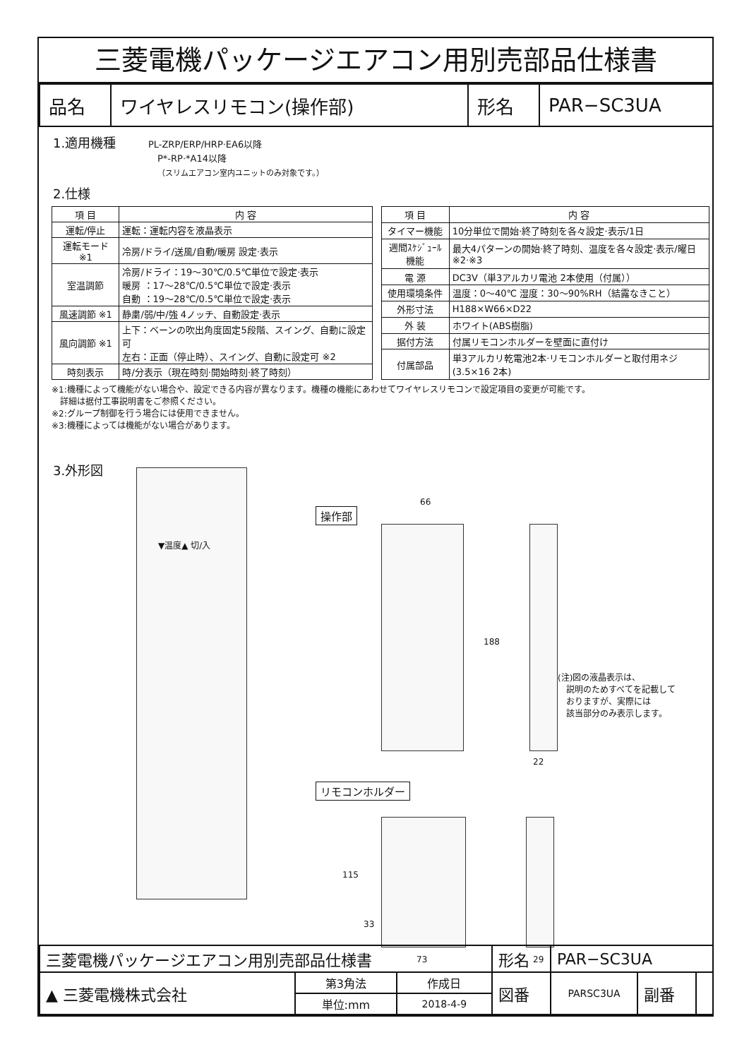三菱電機パッケージエアコン用別売部品仕様書
| 品名 | ワイヤレスリモコン(操作部) | 形名 | PAR−SC3UA |
1.適用機種 PL-ZRP/ERP/HRP·EA6以降
P*-RP·*A14以降
（スリムエアコン室内ユニットのみ対象です。）
2.仕様
| 項 目 | 内 容 |
| --- | --- |
| 運転/停止 | 運転：運転内容を液晶表示 |
| 運転モード ※1 | 冷房/ドライ/送風/自動/暖房 設定·表示 |
| 室温調節 | 冷房/ドライ：19～30℃/0.5℃単位で設定·表示 暖房 ：17～28℃/0.5℃単位で設定·表示 自動 ：19～28℃/0.5℃単位で設定·表示 |
| 風速調節 ※1 | 静粛/弱/中/強 4ノッチ、自動設定·表示 |
| 風向調節 ※1 | 上下：ベーンの吹出角度固定5段階、スイング、自動に設定可 左右：正面（停止時）、スイング、自動に設定可 ※2 |
| 時刻表示 | 時/分表示（現在時刻·開始時刻·終了時刻） |
| 項 目 | 内 容 |
| --- | --- |
| タイマー機能 | 10分単位で開始·終了時刻を各々設定·表示/1日 |
| 週間ｽｹｼﾞｭｰﾙ機能 | 最大4パターンの開始·終了時刻、温度を各々設定·表示/曜日 ※2·※3 |
| 電 源 | DC3V（単3アルカリ電池 2本使用（付属）） |
| 使用環境条件 | 温度：0～40℃ 湿度：30～90%RH（結露なきこと） |
| 外形寸法 | H188×W66×D22 |
| 外 装 | ホワイト(ABS樹脂) |
| 据付方法 | 付属リモコンホルダーを壁面に直付け |
| 付属部品 | 単3アルカリ乾電池2本·リモコンホルダーと取付用ネジ (3.5×16 2本) |
※1:機種によって機能がない場合や、設定できる内容が異なります。機種の機能にあわせてワイヤレスリモコンで設定項目の変更が可能です。
　詳細は据付工事説明書をご参照ください。
※2:グループ制御を行う場合には使用できません。
※3:機種によっては機能がない場合があります。
3.外形図 ▼温度▲ 切/入
操作部
66
188
22
(注)図の液晶表示は、
　説明のためすべてを記載して
　おりますが、実際には
　該当部分のみ表示します。
リモコンホルダー
115
33
73 29
| 三菱電機パッケージエアコン用別売部品仕様書 | | | 形名 | PAR−SC3UA | | |
| ▲ 三菱電機株式会社 | 第3角法 | 作成日 | 図番 | PARSC3UA | 副番 | |
| | 単位:mm | 2018-4-9 | | | | |